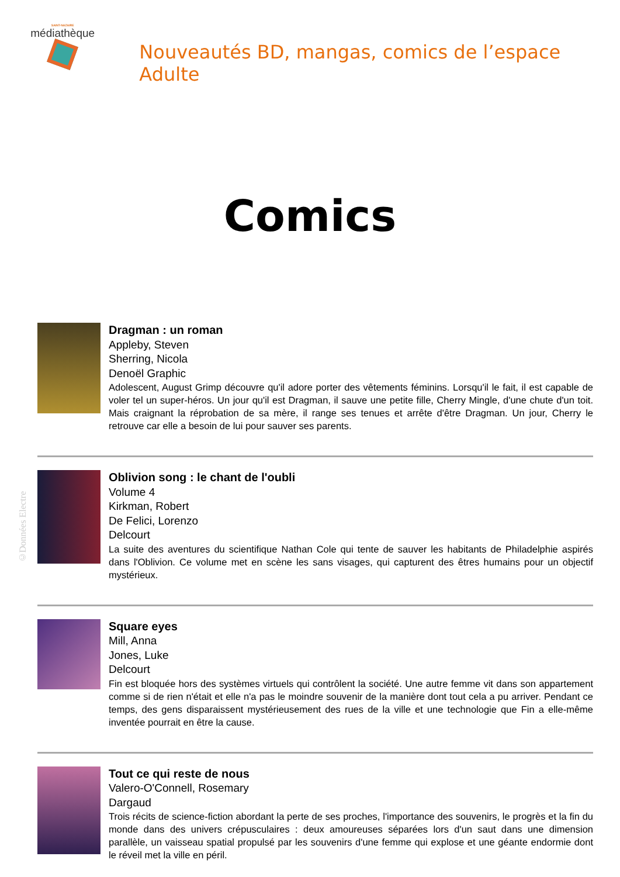SAINT-NAZAIRE
médiathèque
Nouveautés BD, mangas, comics de l’espace Adulte
Comics
Dragman : un roman
Appleby, Steven
Sherring, Nicola
Denoël Graphic
Adolescent, August Grimp découvre qu'il adore porter des vêtements féminins. Lorsqu'il le fait, il est capable de voler tel un super-héros. Un jour qu'il est Dragman, il sauve une petite fille, Cherry Mingle, d'une chute d'un toit. Mais craignant la réprobation de sa mère, il range ses tenues et arrête d'être Dragman. Un jour, Cherry le retrouve car elle a besoin de lui pour sauver ses parents.
Oblivion song : le chant de l'oubli
Volume 4
Kirkman, Robert
De Felici, Lorenzo
Delcourt
La suite des aventures du scientifique Nathan Cole qui tente de sauver les habitants de Philadelphie aspirés dans l'Oblivion. Ce volume met en scène les sans visages, qui capturent des êtres humains pour un objectif mystérieux.
Square eyes
Mill, Anna
Jones, Luke
Delcourt
Fin est bloquée hors des systèmes virtuels qui contrôlent la société. Une autre femme vit dans son appartement comme si de rien n'était et elle n'a pas le moindre souvenir de la manière dont tout cela a pu arriver. Pendant ce temps, des gens disparaissent mystérieusement des rues de la ville et une technologie que Fin a elle-même inventée pourrait en être la cause.
Tout ce qui reste de nous
Valero-O'Connell, Rosemary
Dargaud
Trois récits de science-fiction abordant la perte de ses proches, l'importance des souvenirs, le progrès et la fin du monde dans des univers crépusculaires : deux amoureuses séparées lors d'un saut dans une dimension parallèle, un vaisseau spatial propulsé par les souvenirs d'une femme qui explose et une géante endormie dont le réveil met la ville en péril.
©Données Electre